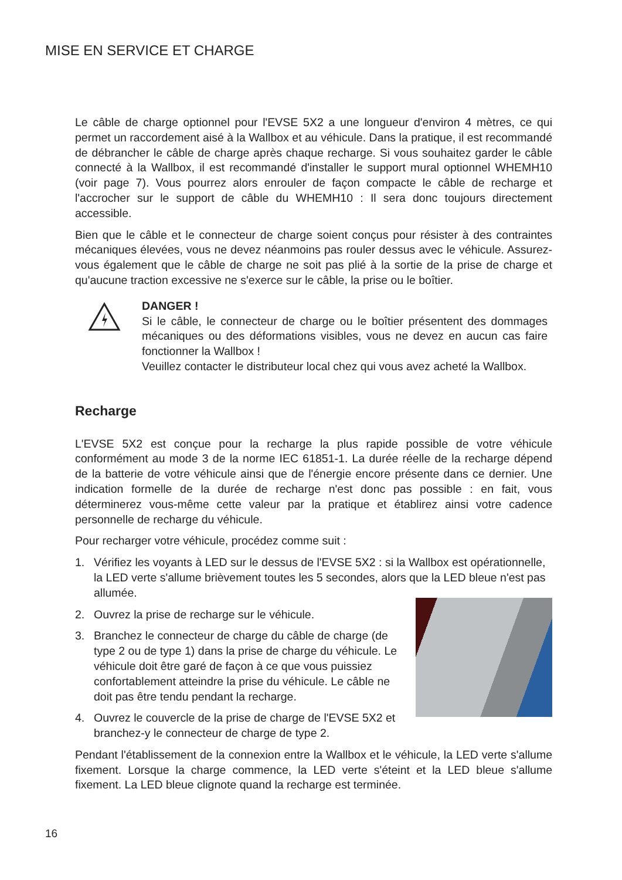MISE EN SERVICE ET CHARGE
Le câble de charge optionnel pour l'EVSE 5X2 a une longueur d'environ 4 mètres, ce qui permet un raccordement aisé à la Wallbox et au véhicule. Dans la pratique, il est recommandé de débrancher le câble de charge après chaque recharge. Si vous souhaitez garder le câble connecté à la Wallbox, il est recommandé d'installer le support mural optionnel WHEMH10 (voir page 7). Vous pourrez alors enrouler de façon compacte le câble de recharge et l'accrocher sur le support de câble du WHEMH10 : Il sera donc toujours directement accessible.
Bien que le câble et le connecteur de charge soient conçus pour résister à des contraintes mécaniques élevées, vous ne devez néanmoins pas rouler dessus avec le véhicule. Assurez-vous également que le câble de charge ne soit pas plié à la sortie de la prise de charge et qu'aucune traction excessive ne s'exerce sur le câble, la prise ou le boîtier.
DANGER !
Si le câble, le connecteur de charge ou le boîtier présentent des dommages mécaniques ou des déformations visibles, vous ne devez en aucun cas faire fonctionner la Wallbox !
Veuillez contacter le distributeur local chez qui vous avez acheté la Wallbox.
Recharge
L'EVSE 5X2 est conçue pour la recharge la plus rapide possible de votre véhicule conformément au mode 3 de la norme IEC 61851-1. La durée réelle de la recharge dépend de la batterie de votre véhicule ainsi que de l'énergie encore présente dans ce dernier. Une indication formelle de la durée de recharge n'est donc pas possible : en fait, vous déterminerez vous-même cette valeur par la pratique et établirez ainsi votre cadence personnelle de recharge du véhicule.
Pour recharger votre véhicule, procédez comme suit :
1. Vérifiez les voyants à LED sur le dessus de l'EVSE 5X2 : si la Wallbox est opérationnelle, la LED verte s'allume brièvement toutes les 5 secondes, alors que la LED bleue n'est pas allumée.
2. Ouvrez la prise de recharge sur le véhicule.
3. Branchez le connecteur de charge du câble de charge (de type 2 ou de type 1) dans la prise de charge du véhicule. Le véhicule doit être garé de façon à ce que vous puissiez confortablement atteindre la prise du véhicule. Le câble ne doit pas être tendu pendant la recharge.
4. Ouvrez le couvercle de la prise de charge de l'EVSE 5X2 et branchez-y le connecteur de charge de type 2.
Pendant l'établissement de la connexion entre la Wallbox et le véhicule, la LED verte s'allume fixement. Lorsque la charge commence, la LED verte s'éteint et la LED bleue s'allume fixement. La LED bleue clignote quand la recharge est terminée.
16